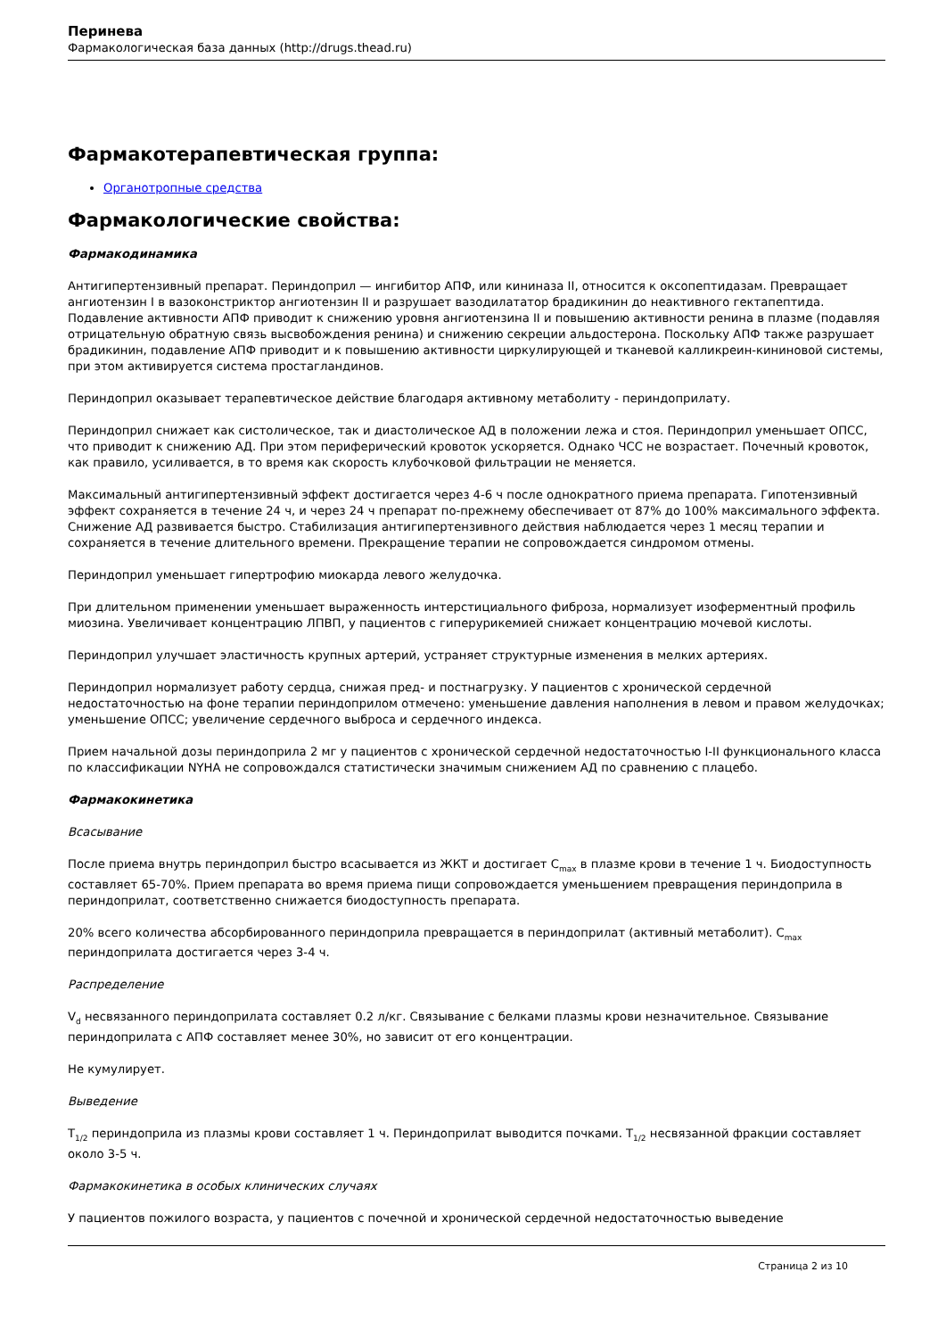Перинева
Фармакологическая база данных (http://drugs.thead.ru)
Фармакотерапевтическая группа:
Органотропные средства
Фармакологические свойства:
Фармакодинамика
Антигипертензивный препарат. Периндоприл — ингибитор АПФ, или кининаза II, относится к оксопептидазам. Превращает ангиотензин I в вазоконстриктор ангиотензин II и разрушает вазодилататор брадикинин до неактивного гектапептида. Подавление активности АПФ приводит к снижению уровня ангиотензина II и повышению активности ренина в плазме (подавляя отрицательную обратную связь высвобождения ренина) и снижению секреции альдостерона. Поскольку АПФ также разрушает брадикинин, подавление АПФ приводит и к повышению активности циркулирующей и тканевой калликреин-кининовой системы, при этом активируется система простагландинов.
Периндоприл оказывает терапевтическое действие благодаря активному метаболиту - периндоприлату.
Периндоприл снижает как систолическое, так и диастолическое АД в положении лежа и стоя. Периндоприл уменьшает ОПСС, что приводит к снижению АД. При этом периферический кровоток ускоряется. Однако ЧСС не возрастает. Почечный кровоток, как правило, усиливается, в то время как скорость клубочковой фильтрации не меняется.
Максимальный антигипертензивный эффект достигается через 4-6 ч после однократного приема препарата. Гипотензивный эффект сохраняется в течение 24 ч, и через 24 ч препарат по-прежнему обеспечивает от 87% до 100% максимального эффекта. Снижение АД развивается быстро. Стабилизация антигипертензивного действия наблюдается через 1 месяц терапии и сохраняется в течение длительного времени. Прекращение терапии не сопровождается синдромом отмены.
Периндоприл уменьшает гипертрофию миокарда левого желудочка.
При длительном применении уменьшает выраженность интерстициального фиброза, нормализует изоферментный профиль миозина. Увеличивает концентрацию ЛПВП, у пациентов с гиперурикемией снижает концентрацию мочевой кислоты.
Периндоприл улучшает эластичность крупных артерий, устраняет структурные изменения в мелких артериях.
Периндоприл нормализует работу сердца, снижая пред- и постнагрузку. У пациентов с хронической сердечной недостаточностью на фоне терапии периндоприлом отмечено: уменьшение давления наполнения в левом и правом желудочках; уменьшение ОПСС; увеличение сердечного выброса и сердечного индекса.
Прием начальной дозы периндоприла 2 мг у пациентов с хронической сердечной недостаточностью I-II функционального класса по классификации NYHA не сопровождался статистически значимым снижением АД по сравнению с плацебо.
Фармакокинетика
Всасывание
После приема внутрь периндоприл быстро всасывается из ЖКТ и достигает C<sub>max</sub> в плазме крови в течение 1 ч. Биодоступность составляет 65-70%. Прием препарата во время приема пищи сопровождается уменьшением превращения периндоприла в периндоприлат, соответственно снижается биодоступность препарата.
20% всего количества абсорбированного периндоприла превращается в периндоприлат (активный метаболит). C<sub>max</sub> периндоприлата достигается через 3-4 ч.
Распределение
V<sub>d</sub> несвязанного периндоприлата составляет 0.2 л/кг. Связывание с белками плазмы крови незначительное. Связывание периндоприлата с АПФ составляет менее 30%, но зависит от его концентрации.
Не кумулирует.
Выведение
T<sub>1/2</sub> периндоприла из плазмы крови составляет 1 ч. Периндоприлат выводится почками. T<sub>1/2</sub> несвязанной фракции составляет около 3-5 ч.
Фармакокинетика в особых клинических случаях
У пациентов пожилого возраста, у пациентов с почечной и хронической сердечной недостаточностью выведение
Страница 2 из 10